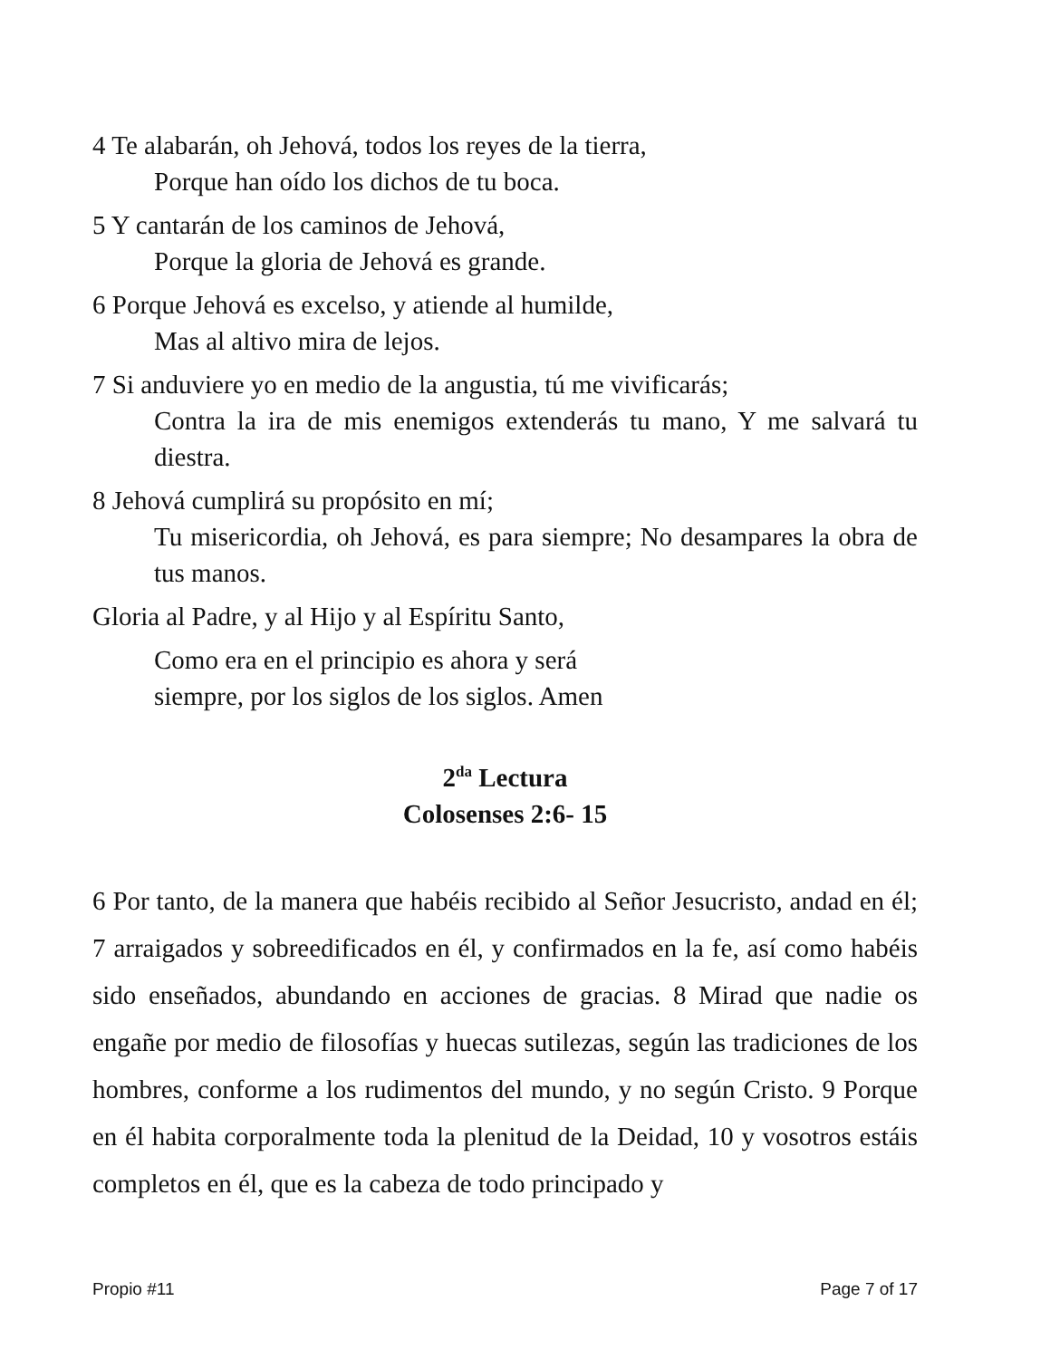4 Te alabarán, oh Jehová, todos los reyes de la tierra,
Porque han oído los dichos de tu boca.
5 Y cantarán de los caminos de Jehová,
Porque la gloria de Jehová es grande.
6 Porque Jehová es excelso, y atiende al humilde,
Mas al altivo mira de lejos.
7 Si anduviere yo en medio de la angustia, tú me vivificarás;
Contra la ira de mis enemigos extenderás tu mano, Y me salvará tu diestra.
8 Jehová cumplirá su propósito en mí;
Tu misericordia, oh Jehová, es para siempre; No desampares la obra de tus manos.
Gloria al Padre, y al Hijo y al Espíritu Santo,
Como era en el principio es ahora y será
siempre, por los siglos de los siglos. Amen
2<sup>da</sup> Lectura
Colosenses 2:6- 15
6 Por tanto, de la manera que habéis recibido al Señor Jesucristo, andad en él; 7 arraigados y sobreedificados en él, y confirmados en la fe, así como habéis sido enseñados, abundando en acciones de gracias. 8 Mirad que nadie os engañe por medio de filosofías y huecas sutilezas, según las tradiciones de los hombres, conforme a los rudimentos del mundo, y no según Cristo. 9 Porque en él habita corporalmente toda la plenitud de la Deidad, 10 y vosotros estáis completos en él, que es la cabeza de todo principado y
Propio #11 Page 7 of 17